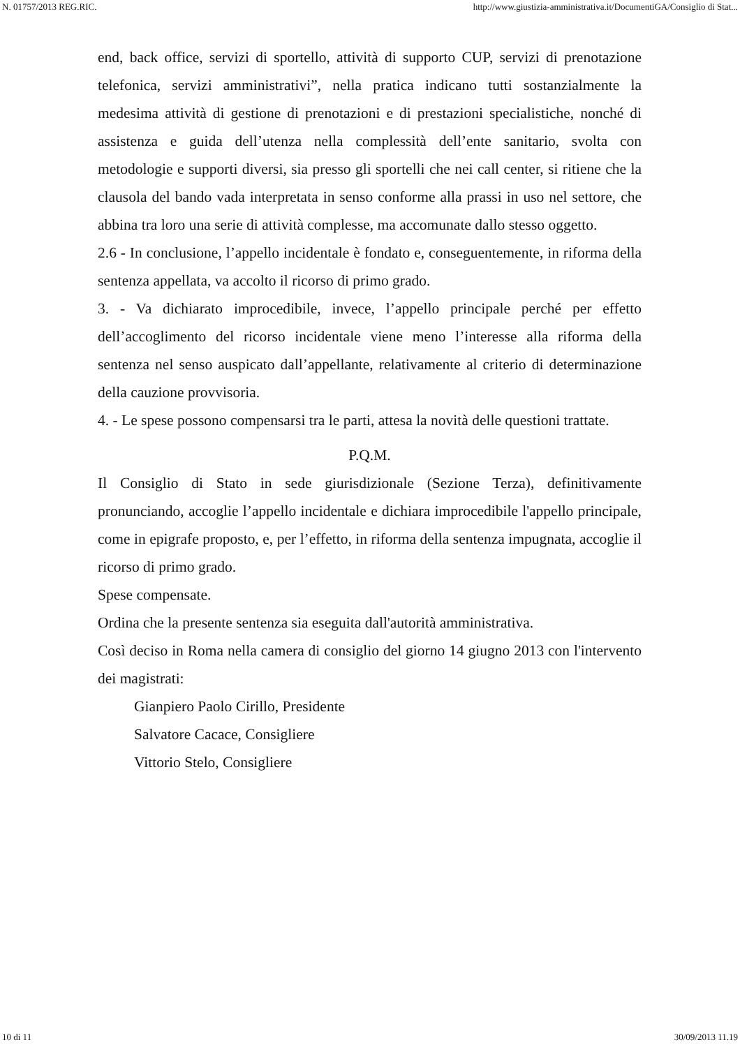N. 01757/2013 REG.RIC. http://www.giustizia-amministrativa.it/DocumentiGA/Consiglio di Stat...
end, back office, servizi di sportello, attività di supporto CUP, servizi di prenotazione telefonica, servizi amministrativi”, nella pratica indicano tutti sostanzialmente la medesima attività di gestione di prenotazioni e di prestazioni specialistiche, nonché di assistenza e guida dell’utenza nella complessità dell’ente sanitario, svolta con metodologie e supporti diversi, sia presso gli sportelli che nei call center, si ritiene che la clausola del bando vada interpretata in senso conforme alla prassi in uso nel settore, che abbina tra loro una serie di attività complesse, ma accomunate dallo stesso oggetto.
2.6 - In conclusione, l’appello incidentale è fondato e, conseguentemente, in riforma della sentenza appellata, va accolto il ricorso di primo grado.
3. - Va dichiarato improcedibile, invece, l’appello principale perché per effetto dell’accoglimento del ricorso incidentale viene meno l’interesse alla riforma della sentenza nel senso auspicato dall’appellante, relativamente al criterio di determinazione della cauzione provvisoria.
4. - Le spese possono compensarsi tra le parti, attesa la novità delle questioni trattate.
P.Q.M.
Il Consiglio di Stato in sede giurisdizionale (Sezione Terza), definitivamente pronunciando, accoglie l’appello incidentale e dichiara improcedibile l'appello principale, come in epigrafe proposto, e, per l’effetto, in riforma della sentenza impugnata, accoglie il ricorso di primo grado.
Spese compensate.
Ordina che la presente sentenza sia eseguita dall'autorità amministrativa.
Così deciso in Roma nella camera di consiglio del giorno 14 giugno 2013 con l'intervento dei magistrati:
Gianpiero Paolo Cirillo, Presidente
Salvatore Cacace, Consigliere
Vittorio Stelo, Consigliere
10 di 11 30/09/2013 11.19